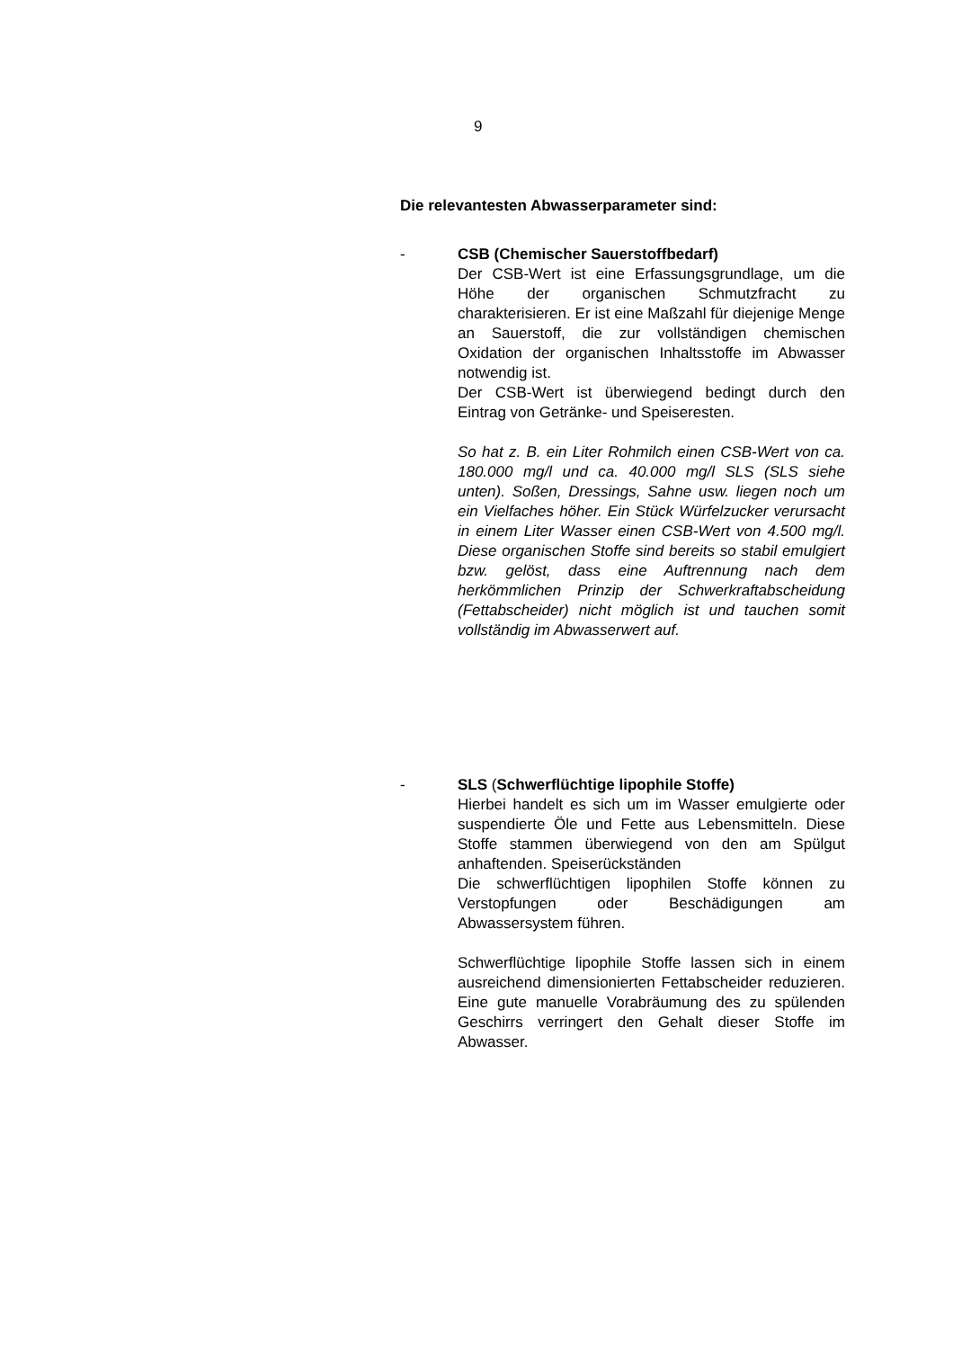9
Die relevantesten Abwasserparameter sind:
- CSB (Chemischer Sauerstoffbedarf)
Der CSB-Wert ist eine Erfassungsgrundlage, um die Höhe der organischen Schmutzfracht zu charakterisieren. Er ist eine Maßzahl für diejenige Menge an Sauerstoff, die zur vollständigen chemischen Oxidation der organischen Inhaltsstoffe im Abwasser notwendig ist.
Der CSB-Wert ist überwiegend bedingt durch den Eintrag von Getränke- und Speiseresten.
So hat z. B. ein Liter Rohmilch einen CSB-Wert von ca. 180.000 mg/l und ca. 40.000 mg/l SLS (SLS siehe unten). Soßen, Dressings, Sahne usw. liegen noch um ein Vielfaches höher. Ein Stück Würfelzucker verursacht in einem Liter Wasser einen CSB-Wert von 4.500 mg/l. Diese organischen Stoffe sind bereits so stabil emulgiert bzw. gelöst, dass eine Auftrennung nach dem herkömmlichen Prinzip der Schwerkraftabscheidung (Fettabscheider) nicht möglich ist und tauchen somit vollständig im Abwasserwert auf.
- SLS (Schwerflüchtige lipophile Stoffe)
Hierbei handelt es sich um im Wasser emulgierte oder suspendierte Öle und Fette aus Lebensmitteln. Diese Stoffe stammen überwiegend von den am Spülgut anhaftenden. Speiserückständen
Die schwerflüchtigen lipophilen Stoffe können zu Verstopfungen oder Beschädigungen am Abwassersystem führen.
Schwerflüchtige lipophile Stoffe lassen sich in einem ausreichend dimensionierten Fettabscheider reduzieren. Eine gute manuelle Vorabräumung des zu spülenden Geschirrs verringert den Gehalt dieser Stoffe im Abwasser.